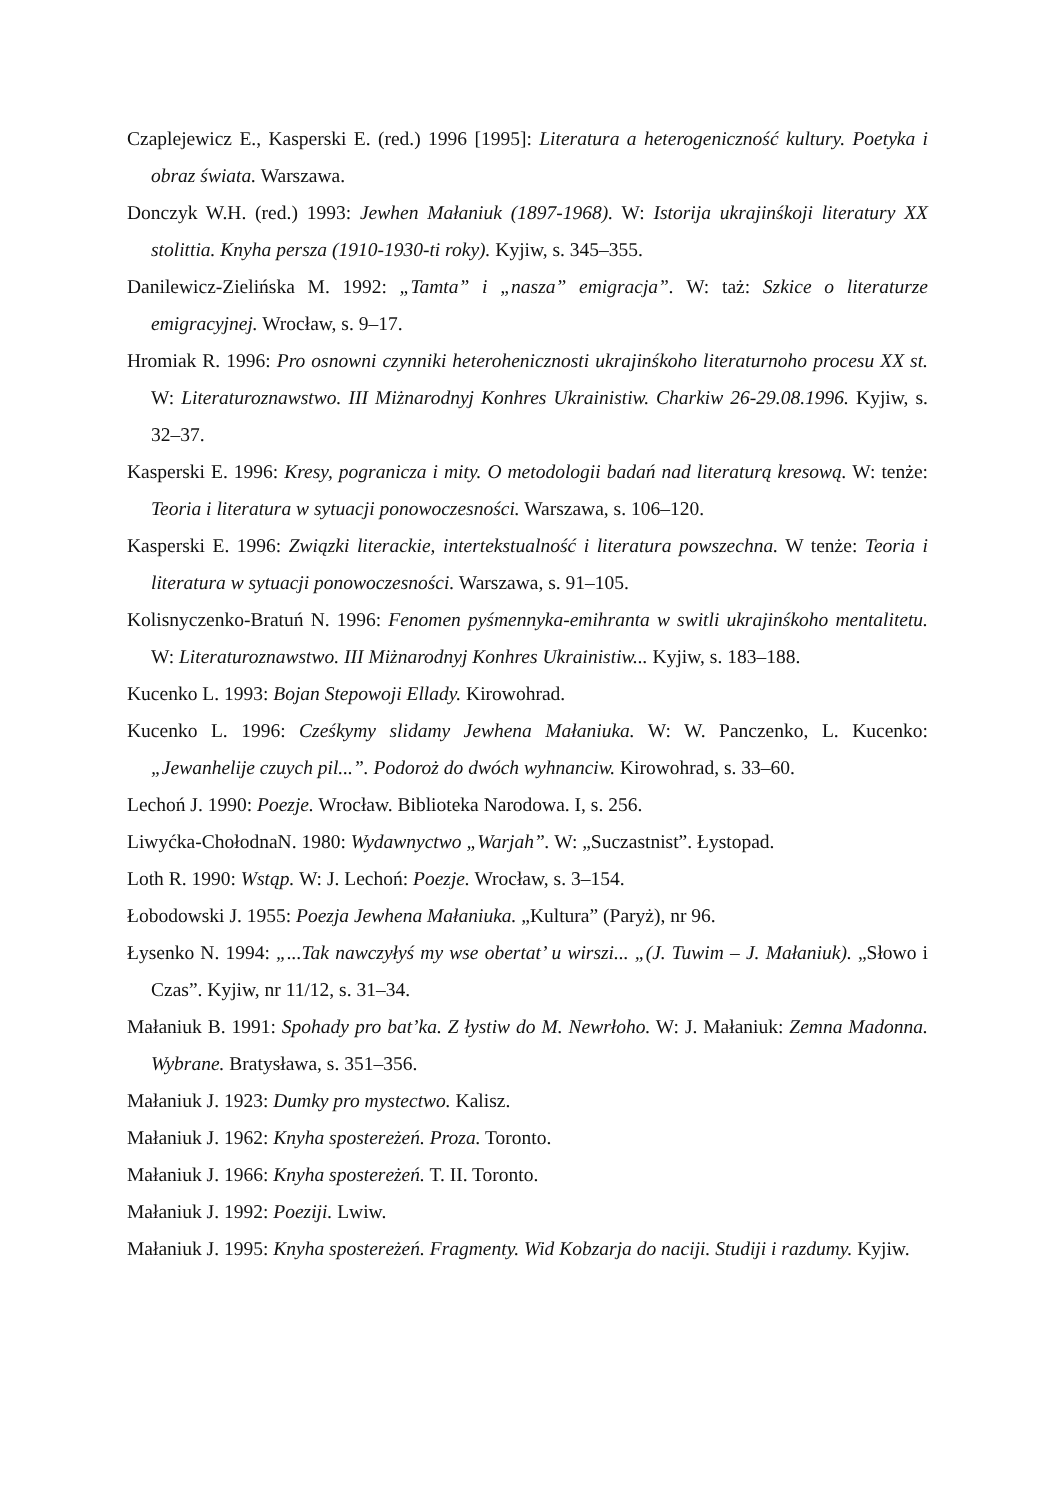Czaplejewicz E., Kasperski E. (red.) 1996 [1995]: Literatura a heterogeniczność kultury. Poetyka i obraz świata. Warszawa.
Donczyk W.H. (red.) 1993: Jewhen Małaniuk (1897-1968). W: Istorija ukrajinśkoji literatury XX stolittia. Knyha persza (1910-1930-ti roky). Kyjiw, s. 345–355.
Danilewicz-Zielińska M. 1992: „Tamta” i „nasza” emigracja”. W: taż: Szkice o literaturze emigracyjnej. Wrocław, s. 9–17.
Hromiak R. 1996: Pro osnowni czynniki heterohenicznosti ukrajinśkoho literaturnoho procesu XX st. W: Literaturoznawstwo. III Miżnarodnyj Konhres Ukrainistiw. Charkiw 26-29.08.1996. Kyjiw, s. 32–37.
Kasperski E. 1996: Kresy, pogranicza i mity. O metodologii badań nad literaturą kresową. W: tenże: Teoria i literatura w sytuacji ponowoczesności. Warszawa, s. 106–120.
Kasperski E. 1996: Związki literackie, intertekstualność i literatura powszechna. W tenże: Teoria i literatura w sytuacji ponowoczesności. Warszawa, s. 91–105.
Kolisnyczenko-Bratuń N. 1996: Fenomen pyśmennyka-emihranta w switli ukrajinśkoho mentalitetu. W: Literaturoznawstwo. III Miżnarodnyj Konhres Ukrainistiw... Kyjiw, s. 183–188.
Kucenko L. 1993: Bojan Stepowoji Ellady. Kirowohrad.
Kucenko L. 1996: Cześkymy slidamy Jewhena Małaniuka. W: W. Panczenko, L. Kucenko: „Jewanhelije czuych pil...”. Podoroż do dwóch wyhnanciw. Kirowohrad, s. 33–60.
Lechoń J. 1990: Poezje. Wrocław. Biblioteka Narodowa. I, s. 256.
Liwyćka-ChołodnaN. 1980: Wydawnyctwo „Warjah”. W: „Suczastnist”. Łystopad.
Loth R. 1990: Wstąp. W: J. Lechoń: Poezje. Wrocław, s. 3–154.
Łobodowski J. 1955: Poezja Jewhena Małaniuka. „Kultura” (Paryż), nr 96.
Łysenko N. 1994: „...Tak nawczyłyś my wse obertat’ u wirszi... „(J. Tuwim – J. Małaniuk). „Słowo i Czas”. Kyjiw, nr 11/12, s. 31–34.
Małaniuk B. 1991: Spohady pro bat’ka. Z łystiw do M. Newrłoho. W: J. Małaniuk: Zemna Madonna. Wybrane. Bratysława, s. 351–356.
Małaniuk J. 1923: Dumky pro mystectwo. Kalisz.
Małaniuk J. 1962: Knyha sposterеżeń. Proza. Toronto.
Małaniuk J. 1966: Knyha sposterеżeń. T. II. Toronto.
Małaniuk J. 1992: Poeziji. Lwiw.
Małaniuk J. 1995: Knyha sposterеżeń. Fragmenty. Wid Kobzarja do naciji. Studiji i razdumy. Kyjiw.